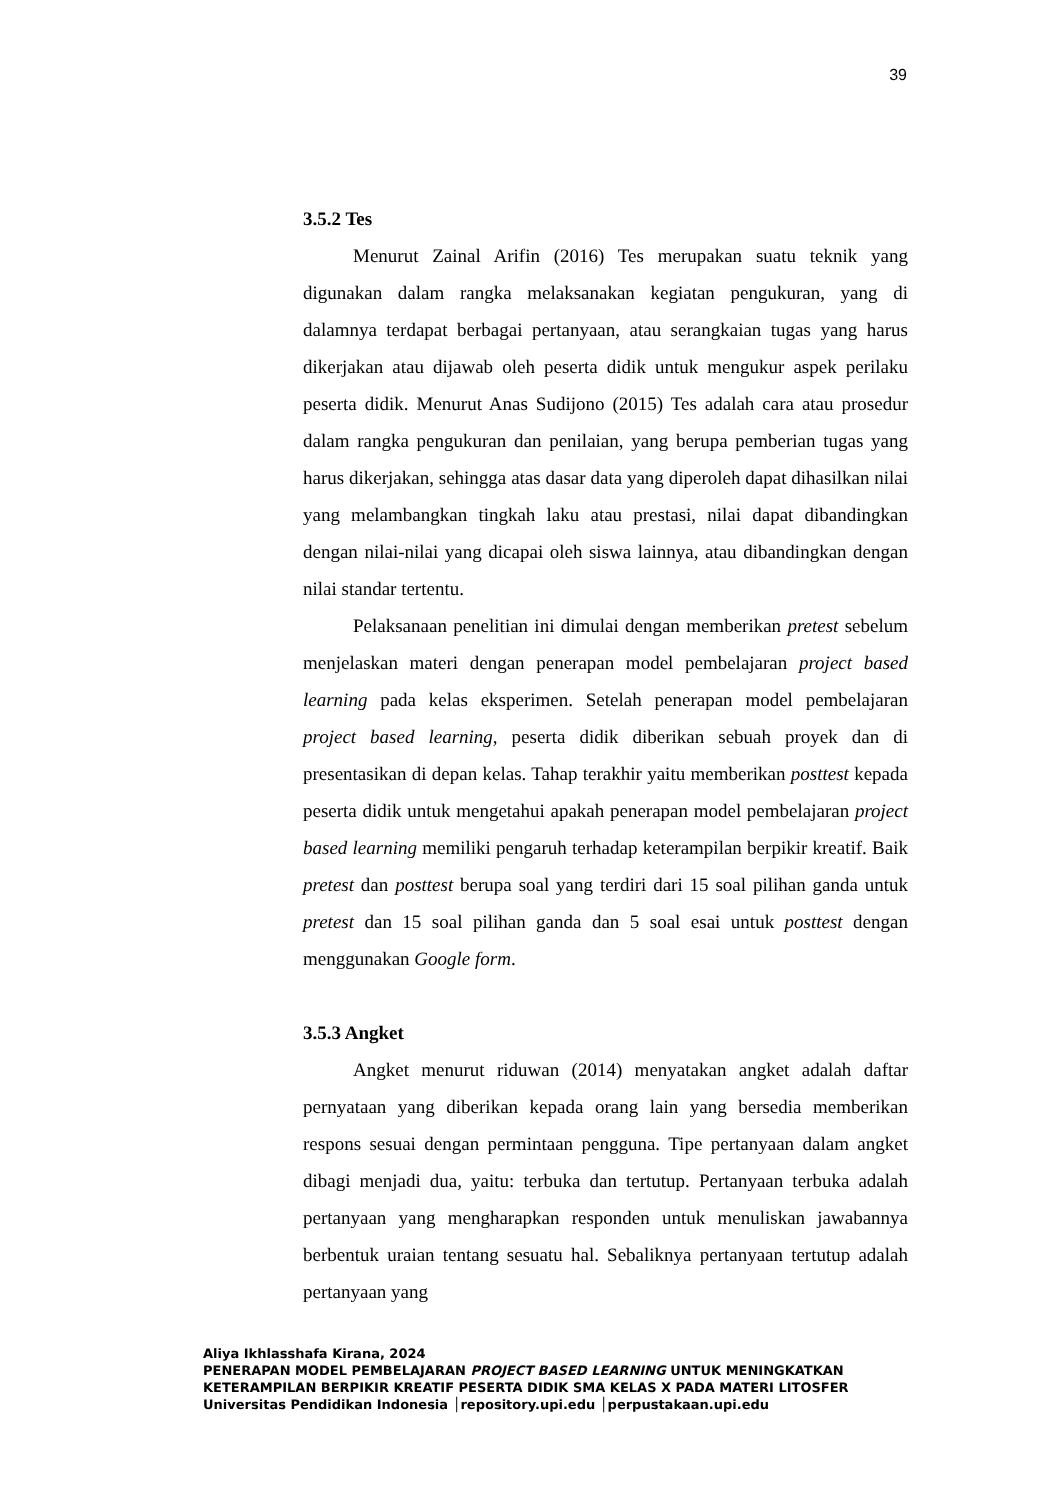39
3.5.2 Tes
Menurut Zainal Arifin (2016) Tes merupakan suatu teknik yang digunakan dalam rangka melaksanakan kegiatan pengukuran, yang di dalamnya terdapat berbagai pertanyaan, atau serangkaian tugas yang harus dikerjakan atau dijawab oleh peserta didik untuk mengukur aspek perilaku peserta didik. Menurut Anas Sudijono (2015) Tes adalah cara atau prosedur dalam rangka pengukuran dan penilaian, yang berupa pemberian tugas yang harus dikerjakan, sehingga atas dasar data yang diperoleh dapat dihasilkan nilai yang melambangkan tingkah laku atau prestasi, nilai dapat dibandingkan dengan nilai-nilai yang dicapai oleh siswa lainnya, atau dibandingkan dengan nilai standar tertentu.
Pelaksanaan penelitian ini dimulai dengan memberikan pretest sebelum menjelaskan materi dengan penerapan model pembelajaran project based learning pada kelas eksperimen. Setelah penerapan model pembelajaran project based learning, peserta didik diberikan sebuah proyek dan di presentasikan di depan kelas. Tahap terakhir yaitu memberikan posttest kepada peserta didik untuk mengetahui apakah penerapan model pembelajaran project based learning memiliki pengaruh terhadap keterampilan berpikir kreatif. Baik pretest dan posttest berupa soal yang terdiri dari 15 soal pilihan ganda untuk pretest dan 15 soal pilihan ganda dan 5 soal esai untuk posttest dengan menggunakan Google form.
3.5.3 Angket
Angket menurut riduwan (2014) menyatakan angket adalah daftar pernyataan yang diberikan kepada orang lain yang bersedia memberikan respons sesuai dengan permintaan pengguna. Tipe pertanyaan dalam angket dibagi menjadi dua, yaitu: terbuka dan tertutup. Pertanyaan terbuka adalah pertanyaan yang mengharapkan responden untuk menuliskan jawabannya berbentuk uraian tentang sesuatu hal. Sebaliknya pertanyaan tertutup adalah pertanyaan yang
Aliya Ikhlasshafa Kirana, 2024
PENERAPAN MODEL PEMBELAJARAN PROJECT BASED LEARNING UNTUK MENINGKATKAN
KETERAMPILAN BERPIKIR KREATIF PESERTA DIDIK SMA KELAS X PADA MATERI LITOSFER
Universitas Pendidikan Indonesia │repository.upi.edu │perpustakaan.upi.edu